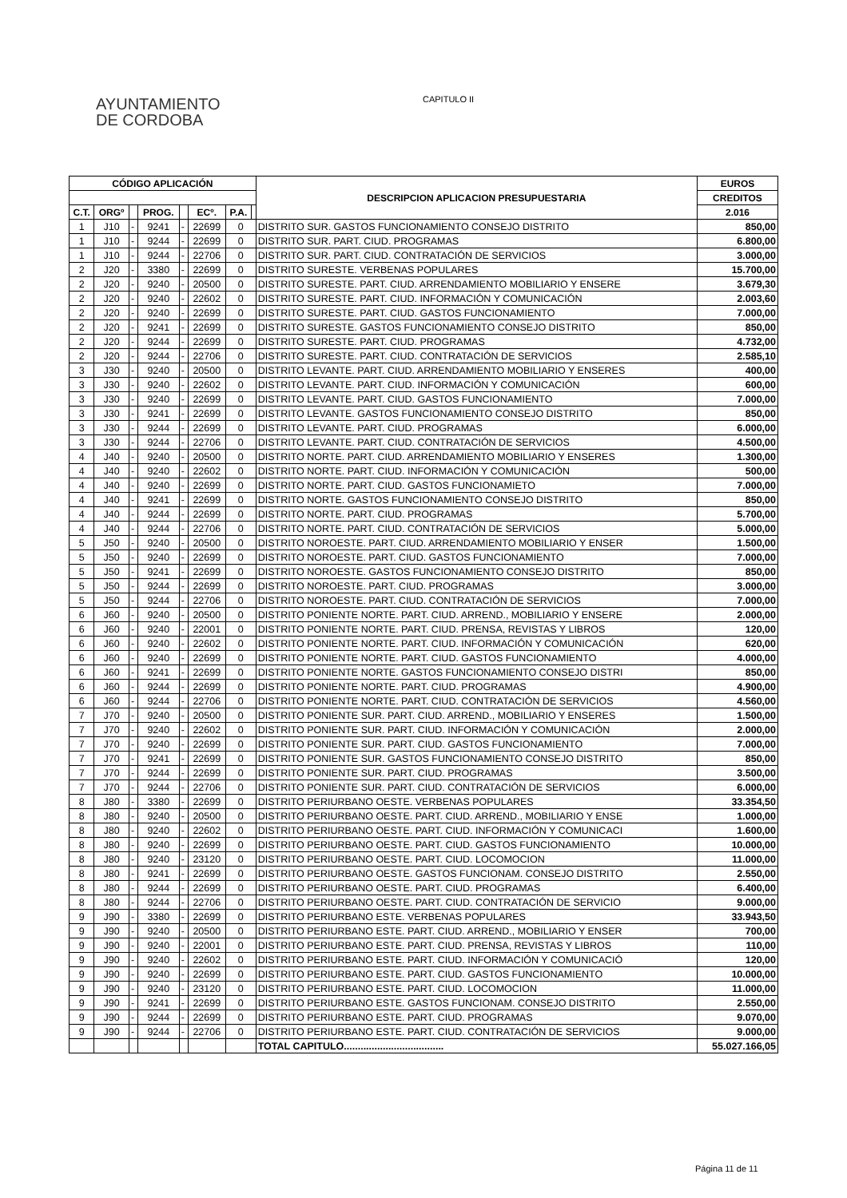AYUNTAMIENTO
DE CORDOBA
CAPITULO II
| CÓDIGO APLICACIÓN | | | | | | | | DESCRIPCION APLICACION PRESUPUESTARIA | EUROS |
| --- | --- | --- | --- | --- | --- | --- | --- | --- | --- |
| | | | | | | | | | CREDITOS |
| C.T. | ORGº | | PROG. | | ECº. | P.A. | | | 2.016 |
| 1 | J10 | - | 9241 | - | 22699 | 0 | | DISTRITO SUR. GASTOS FUNCIONAMIENTO CONSEJO DISTRITO | 850,00 |
| 1 | J10 | - | 9244 | - | 22699 | 0 | | DISTRITO SUR. PART. CIUD. PROGRAMAS | 6.800,00 |
| 1 | J10 | - | 9244 | - | 22706 | 0 | | DISTRITO SUR. PART. CIUD. CONTRATACIÓN DE SERVICIOS | 3.000,00 |
| 2 | J20 | - | 3380 | - | 22699 | 0 | | DISTRITO SURESTE. VERBENAS POPULARES | 15.700,00 |
| 2 | J20 | - | 9240 | - | 20500 | 0 | | DISTRITO SURESTE. PART. CIUD. ARRENDAMIENTO MOBILIARIO Y ENSERE | 3.679,30 |
| 2 | J20 | - | 9240 | - | 22602 | 0 | | DISTRITO SURESTE. PART. CIUD. INFORMACIÓN Y COMUNICACIÓN | 2.003,60 |
| 2 | J20 | - | 9240 | - | 22699 | 0 | | DISTRITO SURESTE. PART. CIUD. GASTOS FUNCIONAMIENTO | 7.000,00 |
| 2 | J20 | - | 9241 | - | 22699 | 0 | | DISTRITO SURESTE. GASTOS FUNCIONAMIENTO CONSEJO DISTRITO | 850,00 |
| 2 | J20 | - | 9244 | - | 22699 | 0 | | DISTRITO SURESTE. PART. CIUD. PROGRAMAS | 4.732,00 |
| 2 | J20 | - | 9244 | - | 22706 | 0 | | DISTRITO SURESTE. PART. CIUD. CONTRATACIÓN DE SERVICIOS | 2.585,10 |
| 3 | J30 | - | 9240 | - | 20500 | 0 | | DISTRITO LEVANTE. PART. CIUD. ARRENDAMIENTO MOBILIARIO Y ENSERES | 400,00 |
| 3 | J30 | - | 9240 | - | 22602 | 0 | | DISTRITO LEVANTE. PART. CIUD. INFORMACIÓN Y COMUNICACIÓN | 600,00 |
| 3 | J30 | - | 9240 | - | 22699 | 0 | | DISTRITO LEVANTE. PART. CIUD. GASTOS FUNCIONAMIENTO | 7.000,00 |
| 3 | J30 | - | 9241 | - | 22699 | 0 | | DISTRITO LEVANTE. GASTOS FUNCIONAMIENTO CONSEJO DISTRITO | 850,00 |
| 3 | J30 | - | 9244 | - | 22699 | 0 | | DISTRITO LEVANTE. PART. CIUD. PROGRAMAS | 6.000,00 |
| 3 | J30 | - | 9244 | - | 22706 | 0 | | DISTRITO LEVANTE. PART. CIUD. CONTRATACIÓN DE SERVICIOS | 4.500,00 |
| 4 | J40 | - | 9240 | - | 20500 | 0 | | DISTRITO NORTE. PART. CIUD. ARRENDAMIENTO MOBILIARIO Y ENSERES | 1.300,00 |
| 4 | J40 | - | 9240 | - | 22602 | 0 | | DISTRITO NORTE. PART. CIUD. INFORMACIÓN Y COMUNICACIÓN | 500,00 |
| 4 | J40 | - | 9240 | - | 22699 | 0 | | DISTRITO NORTE. PART. CIUD. GASTOS FUNCIONAMIETO | 7.000,00 |
| 4 | J40 | - | 9241 | - | 22699 | 0 | | DISTRITO NORTE. GASTOS FUNCIONAMIENTO CONSEJO DISTRITO | 850,00 |
| 4 | J40 | - | 9244 | - | 22699 | 0 | | DISTRITO NORTE. PART. CIUD. PROGRAMAS | 5.700,00 |
| 4 | J40 | - | 9244 | - | 22706 | 0 | | DISTRITO NORTE. PART. CIUD. CONTRATACIÓN DE SERVICIOS | 5.000,00 |
| 5 | J50 | - | 9240 | - | 20500 | 0 | | DISTRITO NOROESTE. PART. CIUD. ARRENDAMIENTO MOBILIARIO Y ENSER | 1.500,00 |
| 5 | J50 | - | 9240 | - | 22699 | 0 | | DISTRITO NOROESTE. PART. CIUD. GASTOS FUNCIONAMIENTO | 7.000,00 |
| 5 | J50 | - | 9241 | - | 22699 | 0 | | DISTRITO NOROESTE. GASTOS FUNCIONAMIENTO CONSEJO DISTRITO | 850,00 |
| 5 | J50 | - | 9244 | - | 22699 | 0 | | DISTRITO NOROESTE. PART. CIUD. PROGRAMAS | 3.000,00 |
| 5 | J50 | - | 9244 | - | 22706 | 0 | | DISTRITO NOROESTE. PART. CIUD. CONTRATACIÓN DE SERVICIOS | 7.000,00 |
| 6 | J60 | - | 9240 | - | 20500 | 0 | | DISTRITO PONIENTE NORTE. PART. CIUD. ARREND., MOBILIARIO Y ENSERE | 2.000,00 |
| 6 | J60 | - | 9240 | - | 22001 | 0 | | DISTRITO PONIENTE NORTE. PART. CIUD. PRENSA, REVISTAS Y LIBROS | 120,00 |
| 6 | J60 | - | 9240 | - | 22602 | 0 | | DISTRITO PONIENTE NORTE. PART. CIUD. INFORMACIÓN Y COMUNICACIÓN | 620,00 |
| 6 | J60 | - | 9240 | - | 22699 | 0 | | DISTRITO PONIENTE NORTE. PART. CIUD. GASTOS FUNCIONAMIENTO | 4.000,00 |
| 6 | J60 | - | 9241 | - | 22699 | 0 | | DISTRITO PONIENTE NORTE. GASTOS FUNCIONAMIENTO CONSEJO DISTRI | 850,00 |
| 6 | J60 | - | 9244 | - | 22699 | 0 | | DISTRITO PONIENTE NORTE. PART. CIUD. PROGRAMAS | 4.900,00 |
| 6 | J60 | - | 9244 | - | 22706 | 0 | | DISTRITO PONIENTE NORTE. PART. CIUD. CONTRATACIÓN DE SERVICIOS | 4.560,00 |
| 7 | J70 | - | 9240 | - | 20500 | 0 | | DISTRITO PONIENTE SUR. PART. CIUD. ARREND., MOBILIARIO Y ENSERES | 1.500,00 |
| 7 | J70 | - | 9240 | - | 22602 | 0 | | DISTRITO PONIENTE SUR. PART. CIUD. INFORMACIÓN Y COMUNICACIÓN | 2.000,00 |
| 7 | J70 | - | 9240 | - | 22699 | 0 | | DISTRITO PONIENTE SUR. PART. CIUD. GASTOS FUNCIONAMIENTO | 7.000,00 |
| 7 | J70 | - | 9241 | - | 22699 | 0 | | DISTRITO PONIENTE SUR. GASTOS FUNCIONAMIENTO CONSEJO DISTRITO | 850,00 |
| 7 | J70 | - | 9244 | - | 22699 | 0 | | DISTRITO PONIENTE SUR. PART. CIUD. PROGRAMAS | 3.500,00 |
| 7 | J70 | - | 9244 | - | 22706 | 0 | | DISTRITO PONIENTE SUR. PART. CIUD. CONTRATACIÓN DE SERVICIOS | 6.000,00 |
| 8 | J80 | - | 3380 | - | 22699 | 0 | | DISTRITO PERIURBANO OESTE. VERBENAS POPULARES | 33.354,50 |
| 8 | J80 | - | 9240 | - | 20500 | 0 | | DISTRITO PERIURBANO OESTE. PART. CIUD. ARREND., MOBILIARIO Y ENSE | 1.000,00 |
| 8 | J80 | - | 9240 | - | 22602 | 0 | | DISTRITO PERIURBANO OESTE. PART. CIUD. INFORMACIÓN Y COMUNICACI | 1.600,00 |
| 8 | J80 | - | 9240 | - | 22699 | 0 | | DISTRITO PERIURBANO OESTE. PART. CIUD. GASTOS FUNCIONAMIENTO | 10.000,00 |
| 8 | J80 | - | 9240 | - | 23120 | 0 | | DISTRITO PERIURBANO OESTE. PART. CIUD. LOCOMOCION | 11.000,00 |
| 8 | J80 | - | 9241 | - | 22699 | 0 | | DISTRITO PERIURBANO OESTE. GASTOS FUNCIONAM. CONSEJO DISTRITO | 2.550,00 |
| 8 | J80 | - | 9244 | - | 22699 | 0 | | DISTRITO PERIURBANO OESTE. PART. CIUD. PROGRAMAS | 6.400,00 |
| 8 | J80 | - | 9244 | - | 22706 | 0 | | DISTRITO PERIURBANO OESTE. PART. CIUD. CONTRATACIÓN DE SERVICIO | 9.000,00 |
| 9 | J90 | - | 3380 | - | 22699 | 0 | | DISTRITO PERIURBANO ESTE. VERBENAS POPULARES | 33.943,50 |
| 9 | J90 | - | 9240 | - | 20500 | 0 | | DISTRITO PERIURBANO ESTE. PART. CIUD. ARREND., MOBILIARIO Y ENSER | 700,00 |
| 9 | J90 | - | 9240 | - | 22001 | 0 | | DISTRITO PERIURBANO ESTE. PART. CIUD. PRENSA, REVISTAS Y LIBROS | 110,00 |
| 9 | J90 | - | 9240 | - | 22602 | 0 | | DISTRITO PERIURBANO ESTE. PART. CIUD. INFORMACIÓN Y COMUNICACIÓ | 120,00 |
| 9 | J90 | - | 9240 | - | 22699 | 0 | | DISTRITO PERIURBANO ESTE. PART. CIUD. GASTOS FUNCIONAMIENTO | 10.000,00 |
| 9 | J90 | - | 9240 | - | 23120 | 0 | | DISTRITO PERIURBANO ESTE. PART. CIUD. LOCOMOCION | 11.000,00 |
| 9 | J90 | - | 9241 | - | 22699 | 0 | | DISTRITO PERIURBANO ESTE. GASTOS FUNCIONAM. CONSEJO DISTRITO | 2.550,00 |
| 9 | J90 | - | 9244 | - | 22699 | 0 | | DISTRITO PERIURBANO ESTE. PART. CIUD. PROGRAMAS | 9.070,00 |
| 9 | J90 | - | 9244 | - | 22706 | 0 | | DISTRITO PERIURBANO ESTE. PART. CIUD. CONTRATACIÓN DE SERVICIOS | 9.000,00 |
| | | | | | | | | TOTAL CAPITULO.................................... | 55.027.166,05 |
Página 11 de 11